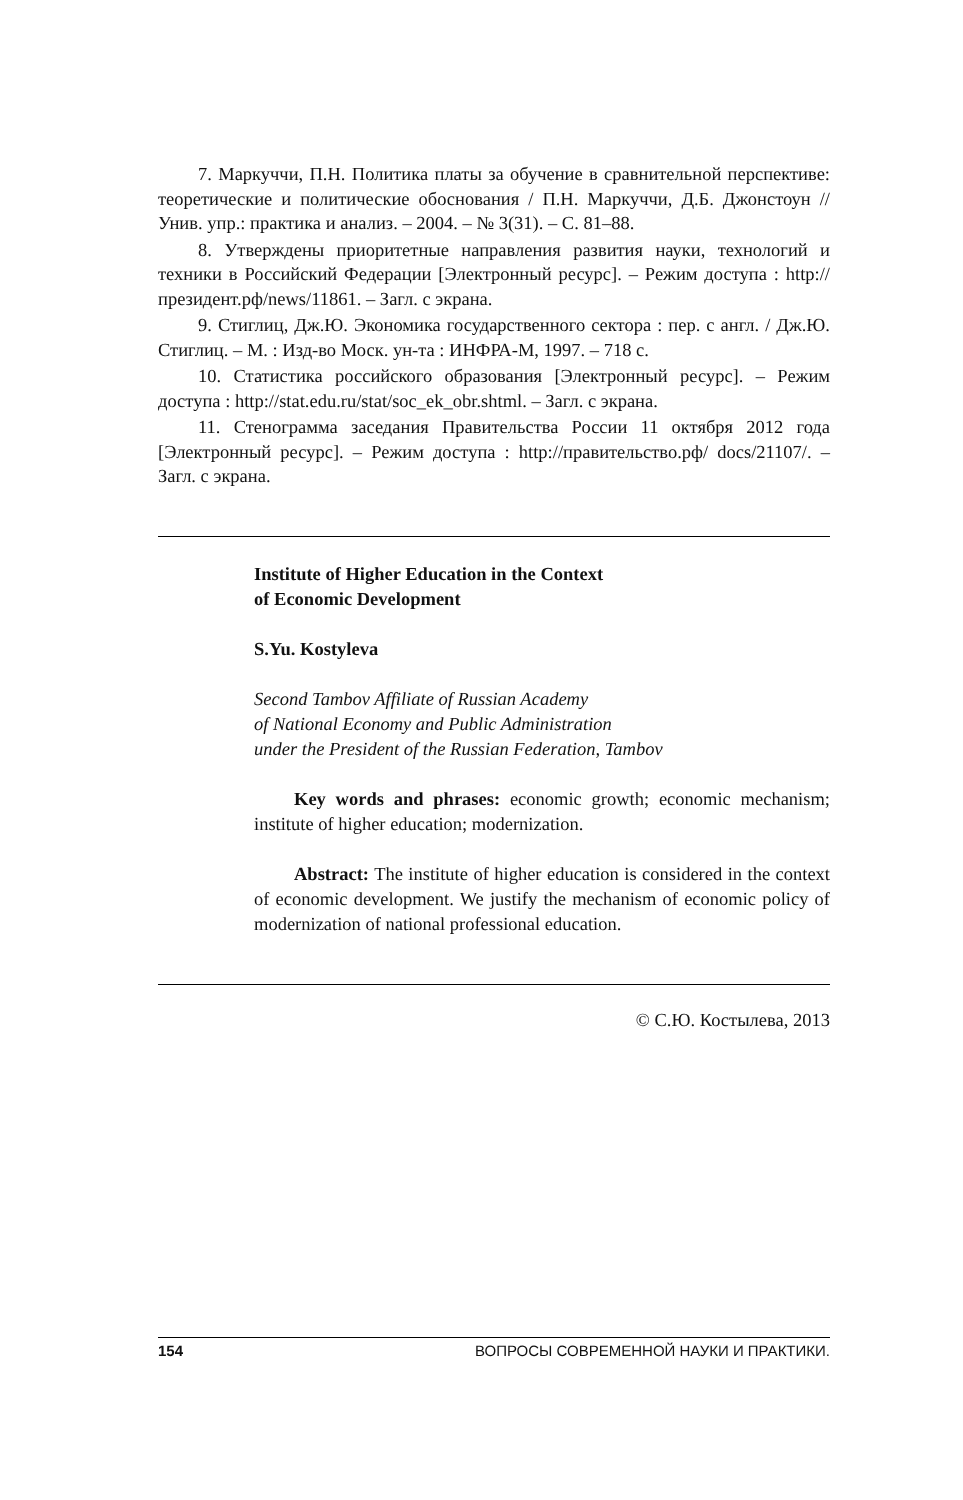7. Маркуччи, П.Н. Политика платы за обучение в сравнительной перспективе: теоретические и политические обоснования / П.Н. Маркуччи, Д.Б. Джонстоун // Унив. упр.: практика и анализ. – 2004. – № 3(31). – С. 81–88.
8. Утверждены приоритетные направления развития науки, технологий и техники в Российский Федерации [Электронный ресурс]. – Режим доступа : http://президент.рф/news/11861. – Загл. с экрана.
9. Стиглиц, Дж.Ю. Экономика государственного сектора : пер. с англ. / Дж.Ю. Стиглиц. – М. : Изд-во Моск. ун-та : ИНФРА-М, 1997. – 718 с.
10. Статистика российского образования [Электронный ресурс]. – Режим доступа : http://stat.edu.ru/stat/soc_ek_obr.shtml. – Загл. с экрана.
11. Стенограмма заседания Правительства России 11 октября 2012 года [Электронный ресурс]. – Режим доступа : http://правительство.рф/ docs/21107/. – Загл. с экрана.
Institute of Higher Education in the Context
of Economic Development
S.Yu. Kostyleva
Second Tambov Affiliate of Russian Academy
of National Economy and Public Administration
under the President of the Russian Federation, Tambov
Key words and phrases: economic growth; economic mechanism; institute of higher education; modernization.
Abstract: The institute of higher education is considered in the context of economic development. We justify the mechanism of economic policy of modernization of national professional education.
© С.Ю. Костылева, 2013
154 ВОПРОСЫ СОВРЕМЕННОЙ НАУКИ И ПРАКТИКИ.